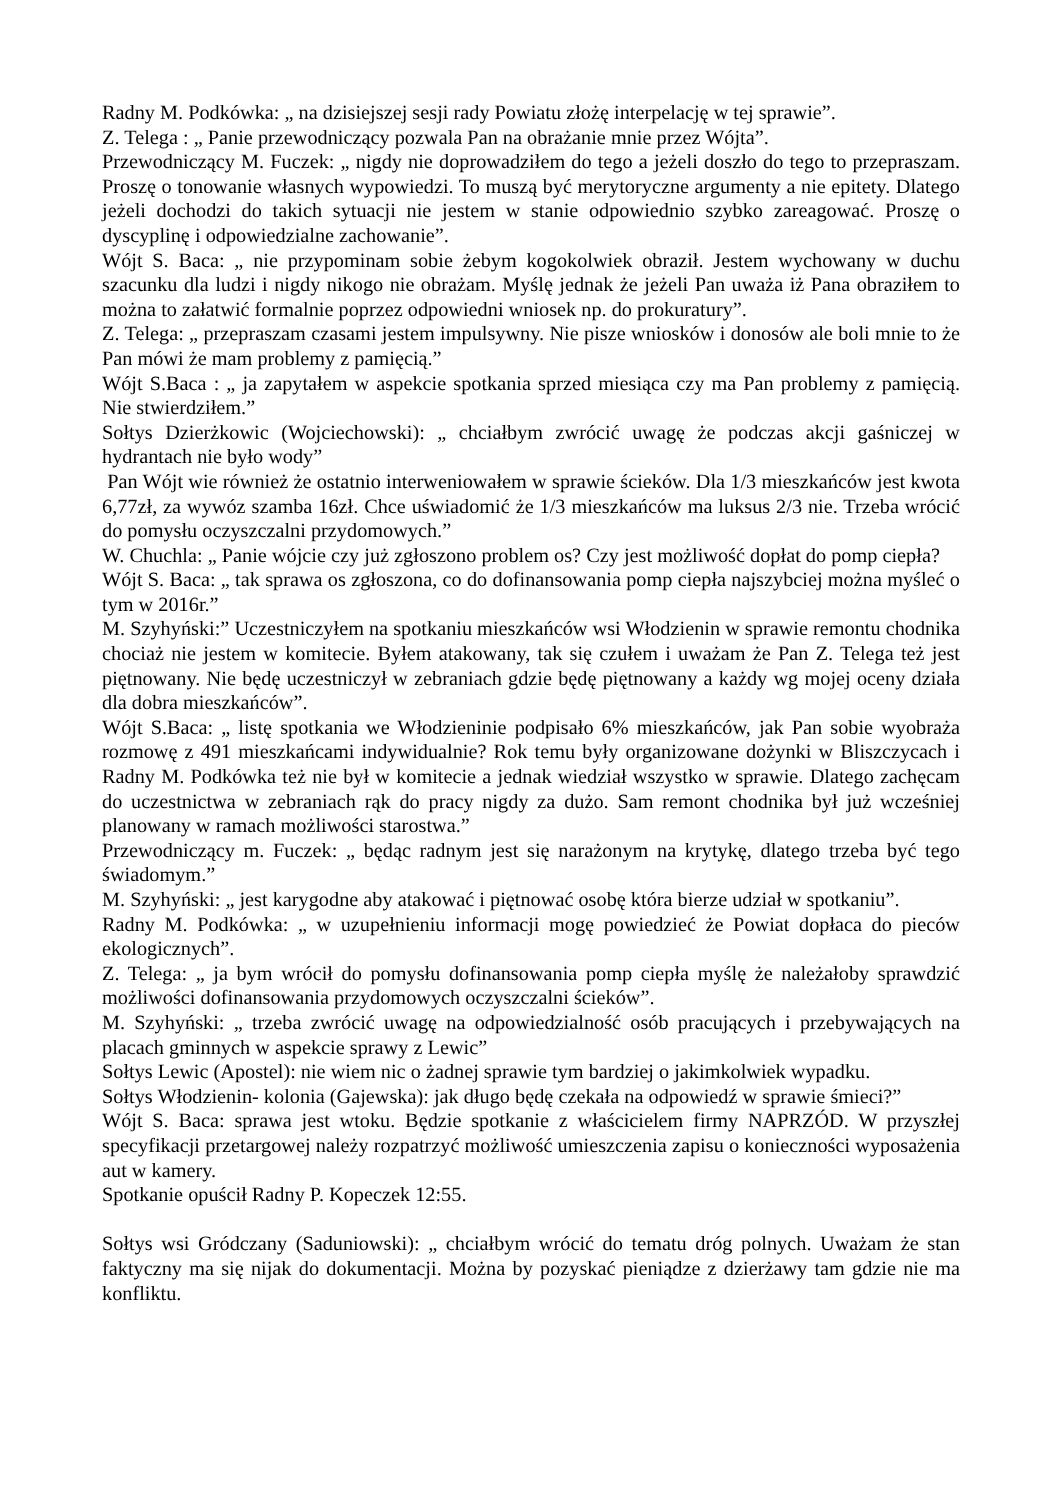Radny M. Podkówka: „ na dzisiejszej sesji rady Powiatu złożę interpelację w tej sprawie”.
Z. Telega : „ Panie przewodniczący pozwala Pan na obrażanie mnie przez Wójta”.
Przewodniczący M. Fuczek: „ nigdy nie doprowadziłem do tego a jeżeli doszło do tego to przepraszam. Proszę o tonowanie własnych wypowiedzi. To muszą być merytoryczne argumenty a nie epitety. Dlatego jeżeli dochodzi do takich sytuacji nie jestem w stanie odpowiednio szybko zareagować. Proszę o dyscyplinę i odpowiedzialne zachowanie”.
Wójt S. Baca: „ nie przypominam sobie żebym kogokolwiek obraził. Jestem wychowany w duchu szacunku dla ludzi i nigdy nikogo nie obrażam. Myślę jednak że jeżeli Pan uważa iż Pana obraziłem to można to załatwić formalnie poprzez odpowiedni wniosek np. do prokuratury”.
Z. Telega: „ przepraszam czasami jestem impulsywny. Nie pisze wniosków i donosów ale boli mnie to że Pan mówi że mam problemy z pamięcią.”
Wójt S.Baca : „ ja zapytałem w aspekcie spotkania sprzed miesiąca czy ma Pan problemy z pamięcią. Nie stwierdziłem.”
Sołtys Dzierżkowic (Wojciechowski): „ chciałbym zwrócić uwagę że podczas akcji gaśniczej w hydrantach nie było wody”
Pan Wójt wie również że ostatnio interweniowałem w sprawie ścieków. Dla 1/3 mieszkańców jest kwota 6,77zł, za wywóz szamba 16zł. Chce uświadomić że 1/3 mieszkańców ma luksus 2/3 nie. Trzeba wrócić do pomysłu oczyszczalni przydomowych.”
W. Chuchla: „ Panie wójcie czy już zgłoszono problem os? Czy jest możliwość dopłat do pomp ciepła?
Wójt S. Baca: „ tak sprawa os zgłoszona, co do dofinansowania pomp ciepła najszybciej można myśleć o tym w 2016r.”
M. Szyhyński:” Uczestniczyłem na spotkaniu mieszkańców wsi Włodzienin w sprawie remontu chodnika chociaż nie jestem w komitecie. Byłem atakowany, tak się czułem i uważam że Pan Z. Telega też jest piętnowany. Nie będę uczestniczył w zebraniach gdzie będę piętnowany a każdy wg mojej oceny działa dla dobra mieszkańców”.
Wójt S.Baca: „ listę spotkania we Włodzieninie podpisało 6% mieszkańców, jak Pan sobie wyobraża rozmowę z 491 mieszkańcami indywidualnie? Rok temu były organizowane dożynki w Bliszczycach i Radny M. Podkówka też nie był w komitecie a jednak wiedział wszystko w sprawie. Dlatego zachęcam do uczestnictwa w zebraniach rąk do pracy nigdy za dużo. Sam remont chodnika był już wcześniej planowany w ramach możliwości starostwa.”
Przewodniczący m. Fuczek: „ będąc radnym jest się narażonym na krytykę, dlatego trzeba być tego świadomym.”
M. Szyhyński: „ jest karygodne aby atakować i piętnować osobę która bierze udział w spotkaniu”.
Radny M. Podkówka: „ w uzupełnieniu informacji mogę powiedzieć że Powiat dopłaca do pieców ekologicznych”.
Z. Telega: „ ja bym wrócił do pomysłu dofinansowania pomp ciepła myślę że należałoby sprawdzić możliwości dofinansowania przydomowych oczyszczalni ścieków”.
M. Szyhyński: „ trzeba zwrócić uwagę na odpowiedzialność osób pracujących i przebywających na placach gminnych w aspekcie sprawy z Lewic”
Sołtys Lewic (Apostel): nie wiem nic o żadnej sprawie tym bardziej o jakimkolwiek wypadku.
Sołtys Włodzienin- kolonia (Gajewska): jak długo będę czekała na odpowiedź w sprawie śmieci?”
Wójt S. Baca: sprawa jest wtoku. Będzie spotkanie z właścicielem firmy NAPRZÓD. W przyszłej specyfikacji przetargowej należy rozpatrzyć możliwość umieszczenia zapisu o konieczności wyposażenia aut w kamery.
Spotkanie opuścił Radny P. Kopeczek 12:55.
Sołtys wsi Gródczany (Saduniowski): „ chciałbym wrócić do tematu dróg polnych. Uważam że stan faktyczny ma się nijak do dokumentacji. Można by pozyskać pieniądze z dzierżawy tam gdzie nie ma konfliktu.